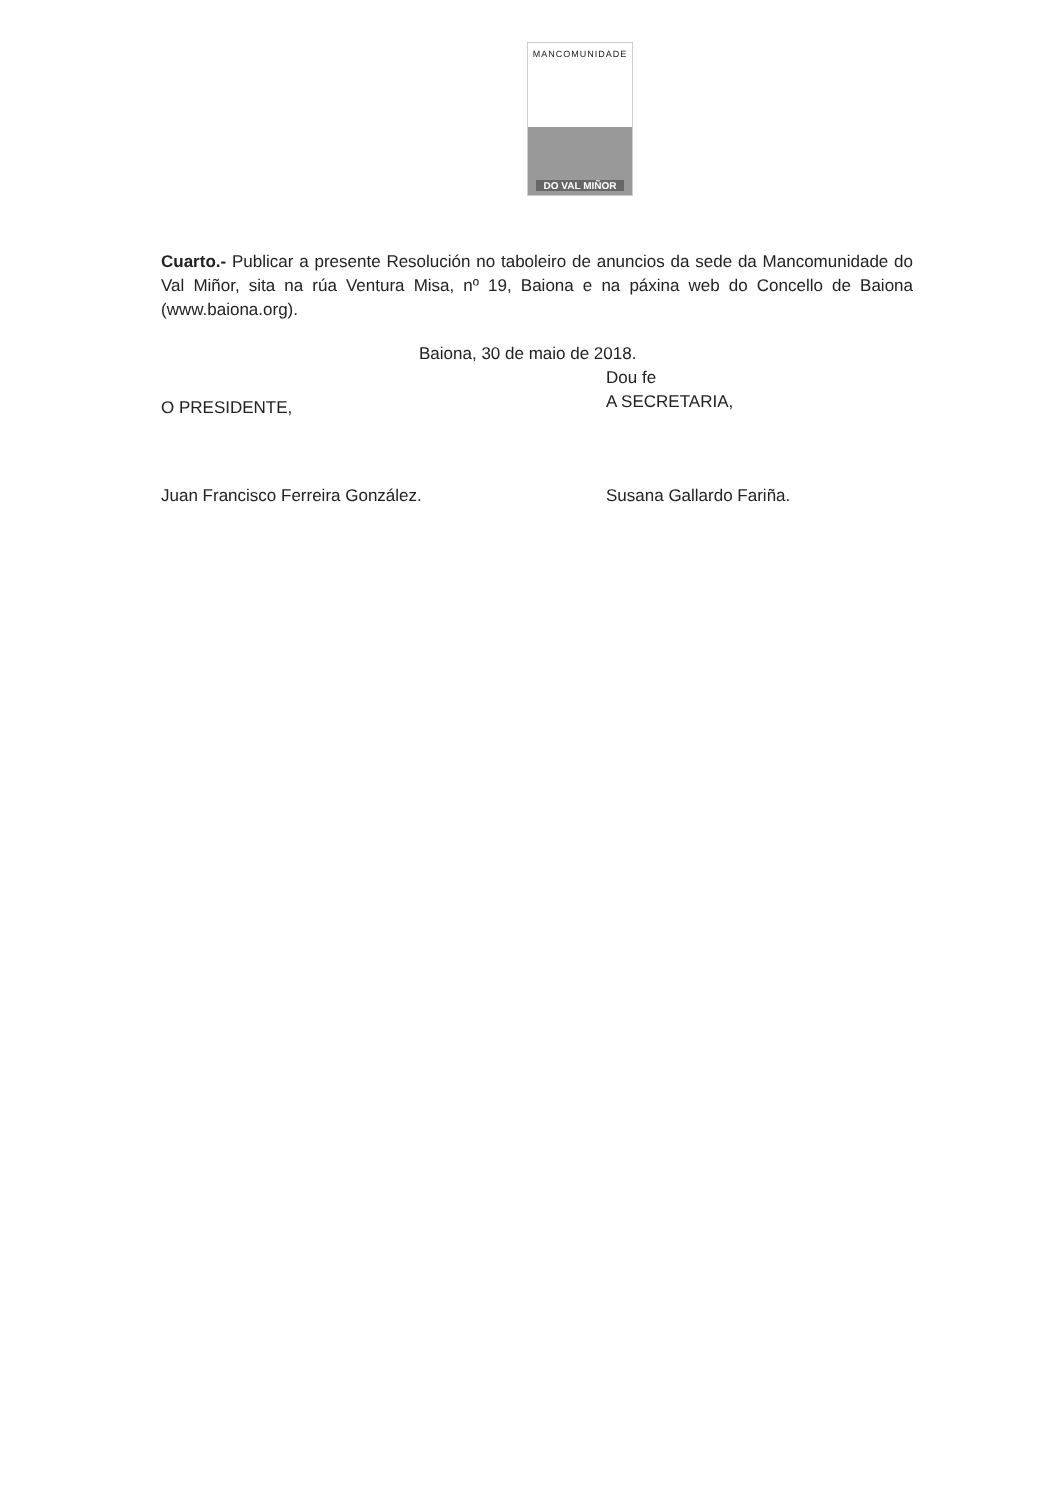MANCOMUNIDADE
DO VAL MIÑOR
Cuarto.- Publicar a presente Resolución no taboleiro de anuncios da sede da Mancomunidade do Val Miñor, sita na rúa Ventura Misa, nº 19, Baiona e na páxina web do Concello de Baiona (www.baiona.org).
Baiona, 30 de maio de 2018.
O PRESIDENTE,
Juan Francisco Ferreira González.
Dou fe
A SECRETARIA,
Susana Gallardo Fariña.